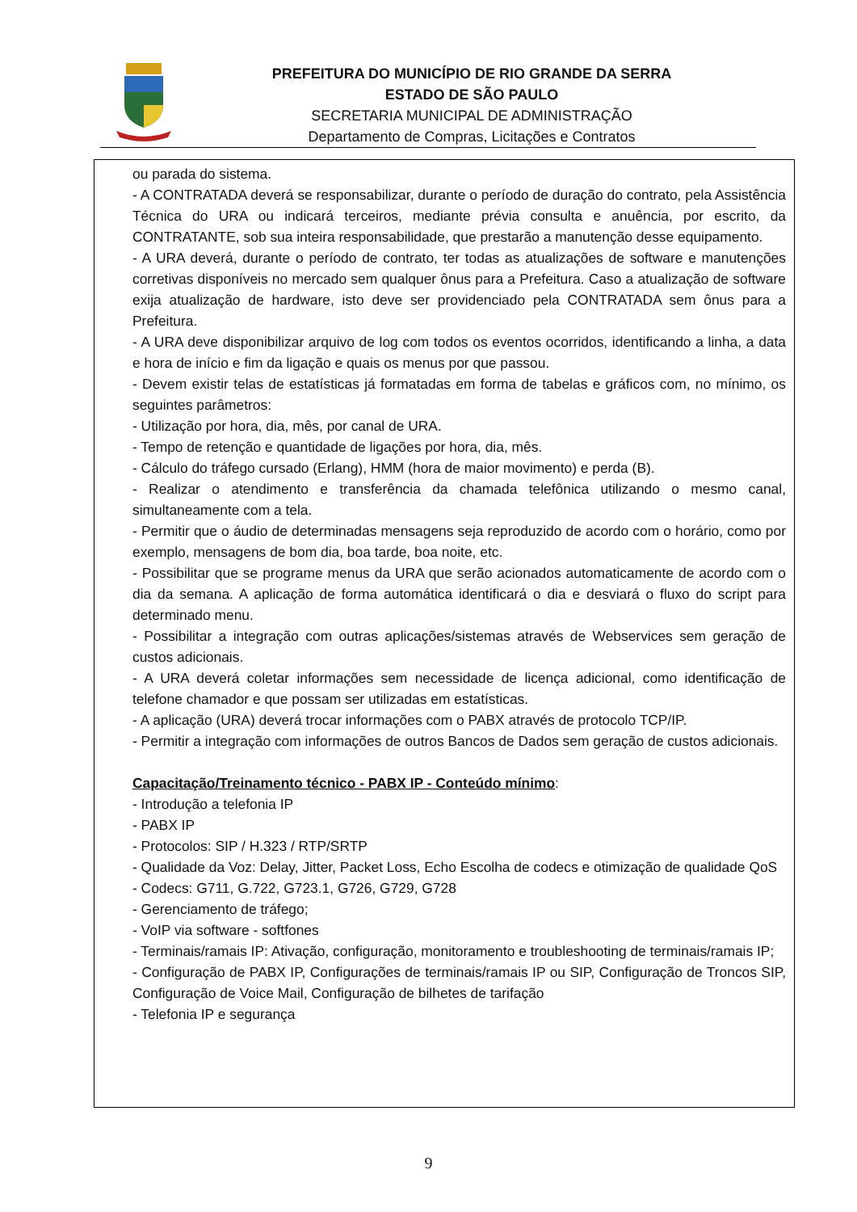PREFEITURA DO MUNICÍPIO DE RIO GRANDE DA SERRA
ESTADO DE SÃO PAULO
SECRETARIA MUNICIPAL DE ADMINISTRAÇÃO
Departamento de Compras, Licitações e Contratos
ou parada do sistema.
- A CONTRATADA deverá se responsabilizar, durante o período de duração do contrato, pela Assistência Técnica do URA ou indicará terceiros, mediante prévia consulta e anuência, por escrito, da CONTRATANTE, sob sua inteira responsabilidade, que prestarão a manutenção desse equipamento.
- A URA deverá, durante o período de contrato, ter todas as atualizações de software e manutenções corretivas disponíveis no mercado sem qualquer ônus para a Prefeitura. Caso a atualização de software exija atualização de hardware, isto deve ser providenciado pela CONTRATADA sem ônus para a Prefeitura.
- A URA deve disponibilizar arquivo de log com todos os eventos ocorridos, identificando a linha, a data e hora de início e fim da ligação e quais os menus por que passou.
- Devem existir telas de estatísticas já formatadas em forma de tabelas e gráficos com, no mínimo, os seguintes parâmetros:
- Utilização por hora, dia, mês, por canal de URA.
- Tempo de retenção e quantidade de ligações por hora, dia, mês.
- Cálculo do tráfego cursado (Erlang), HMM (hora de maior movimento) e perda (B).
- Realizar o atendimento e transferência da chamada telefônica utilizando o mesmo canal, simultaneamente com a tela.
- Permitir que o áudio de determinadas mensagens seja reproduzido de acordo com o horário, como por exemplo, mensagens de bom dia, boa tarde, boa noite, etc.
- Possibilitar que se programe menus da URA que serão acionados automaticamente de acordo com o dia da semana. A aplicação de forma automática identificará o dia e desviará o fluxo do script para determinado menu.
- Possibilitar a integração com outras aplicações/sistemas através de Webservices sem geração de custos adicionais.
- A URA deverá coletar informações sem necessidade de licença adicional, como identificação de telefone chamador e que possam ser utilizadas em estatísticas.
- A aplicação (URA) deverá trocar informações com o PABX através de protocolo TCP/IP.
- Permitir a integração com informações de outros Bancos de Dados sem geração de custos adicionais.
Capacitação/Treinamento técnico - PABX IP - Conteúdo mínimo:
- Introdução a telefonia IP
- PABX IP
- Protocolos: SIP / H.323 / RTP/SRTP
- Qualidade da Voz: Delay, Jitter, Packet Loss, Echo Escolha de codecs e otimização de qualidade QoS
- Codecs: G711, G.722, G723.1, G726, G729, G728
- Gerenciamento de tráfego;
- VoIP via software - softfones
- Terminais/ramais IP: Ativação, configuração, monitoramento e troubleshooting de terminais/ramais IP;
- Configuração de PABX IP, Configurações de terminais/ramais IP ou SIP, Configuração de Troncos SIP, Configuração de Voice Mail, Configuração de bilhetes de tarifação
- Telefonia IP e segurança
9